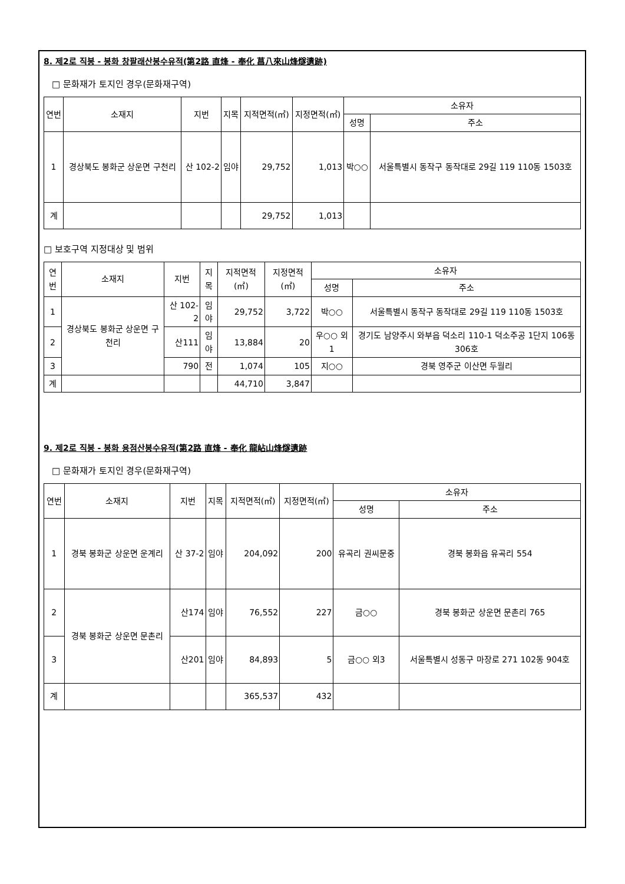8. 제2로 직봉 - 봉화 창팔래산봉수유적(第2路 直烽 - 奉化 菖八來山烽燧遺跡)
□ 문화재가 토지인 경우(문화재구역)
| 연번 | 소재지 | 지번 | 지목 | 지적면적(㎡) | 지정면적(㎡) | 소유자 | |
| --- | --- | --- | --- | --- | --- | --- | --- |
| | | | | | | 성명 | 주소 |
| 1 | 경상북도 봉화군 상운면 구천리 | 산 102-2 | 임야 | 29,752 | 1,013 | 박○○ | 서울특별시 동작구 동작대로 29길 119 110동 1503호 |
| 계 | | | | 29,752 | 1,013 | | |
□ 보호구역 지정대상 및 범위
| 연번 | 소재지 | 지번 | 지목 | 지적면적(㎡) | 지정면적(㎡) | 소유자 | |
| --- | --- | --- | --- | --- | --- | --- | --- |
| | | | | | | 성명 | 주소 |
| 1 | 경상북도 봉화군 상운면 구천리 | 산 102-2 | 임야 | 29,752 | 3,722 | 박○○ | 서울특별시 동작구 동작대로 29길 119 110동 1503호 |
| 2 | | 산111 | 임야 | 13,884 | 20 | 우○○ 외 1 | 경기도 남양주시 와부읍 덕소리 110-1 덕소주공 1단지 106동 306호 |
| 3 | | 790 | 전 | 1,074 | 105 | 지○○ | 경북 영주군 이산면 두월리 |
| 계 | | | | 44,710 | 3,847 | | |
9. 제2로 직봉 - 봉화 용점산봉수유적(第2路 直烽 - 奉化 龍岾山烽燧遺跡
□ 문화재가 토지인 경우(문화재구역)
| 연번 | 소재지 | 지번 | 지목 | 지적면적(㎡) | 지정면적(㎡) | 소유자 | |
| --- | --- | --- | --- | --- | --- | --- | --- |
| | | | | | | 성명 | 주소 |
| 1 | 경북 봉화군 상운면 운계리 | 산 37-2 | 임야 | 204,092 | 200 | 유곡리 권씨문중 | 경북 봉화읍 유곡리 554 |
| 2 | 경북 봉화군 상운면 문촌리 | 산174 | 임야 | 76,552 | 227 | 금○○ | 경북 봉화군 상운면 문촌리 765 |
| 3 | | 산201 | 임야 | 84,893 | 5 | 금○○ 외3 | 서울특별시 성동구 마장로 271 102동 904호 |
| 계 | | | | 365,537 | 432 | | |